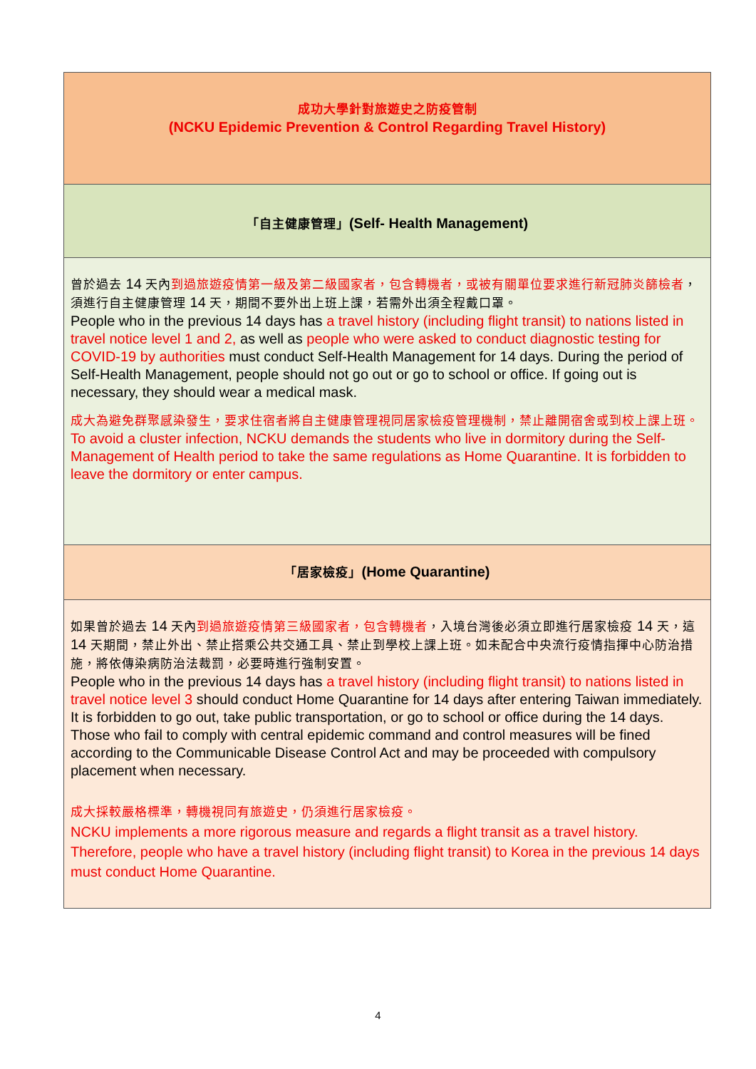| 成功大學針對旅遊史之防疫管制 (NCKU Epidemic Prevention & Control Regarding Travel History) |
| 「自主健康管理」 (Self- Health Management) |
| 曾於過去 14 天內 到過旅遊疫情第一級及第二級國家者，包含轉機者，或被有關單位要求進行新冠肺炎篩檢者 ，須進行自主健康管理 14 天，期間不要外出上班上課，若需外出須全程戴口罩。 People who in the previous 14 days has a travel history (including flight transit) to nations listed in travel notice level 1 and 2, as well as people who were asked to conduct diagnostic testing for COVID-19 by authorities must conduct Self-Health Management for 14 days. During the period of Self-Health Management, people should not go out or go to school or office. If going out is necessary, they should wear a medical mask. 成大為避免群聚感染發生，要求住宿者將自主健康管理視同居家檢疫管理機制，禁止離開宿舍或到校上課上班。 To avoid a cluster infection, NCKU demands the students who live in dormitory during the Self-Management of Health period to take the same regulations as Home Quarantine. It is forbidden to leave the dormitory or enter campus. |
| 「居家檢疫」 (Home Quarantine) |
| 如果曾於過去 14 天內 到過旅遊疫情第三級國家者，包含轉機者 ，入境台灣後必須立即進行居家檢疫 14 天，這 14 天期間，禁止外出、禁止搭乘公共交通工具、禁止到學校上課上班。如未配合中央流行疫情指揮中心防治措施，將依傳染病防治法裁罰，必要時進行強制安置。 People who in the previous 14 days has a travel history (including flight transit) to nations listed in travel notice level 3 should conduct Home Quarantine for 14 days after entering Taiwan immediately. It is forbidden to go out, take public transportation, or go to school or office during the 14 days. Those who fail to comply with central epidemic command and control measures will be fined according to the Communicable Disease Control Act and may be proceeded with compulsory placement when necessary. 成大採較嚴格標準，轉機視同有旅遊史，仍須進行居家檢疫。 NCKU implements a more rigorous measure and regards a flight transit as a travel history. Therefore, people who have a travel history (including flight transit) to Korea in the previous 14 days must conduct Home Quarantine. |
4